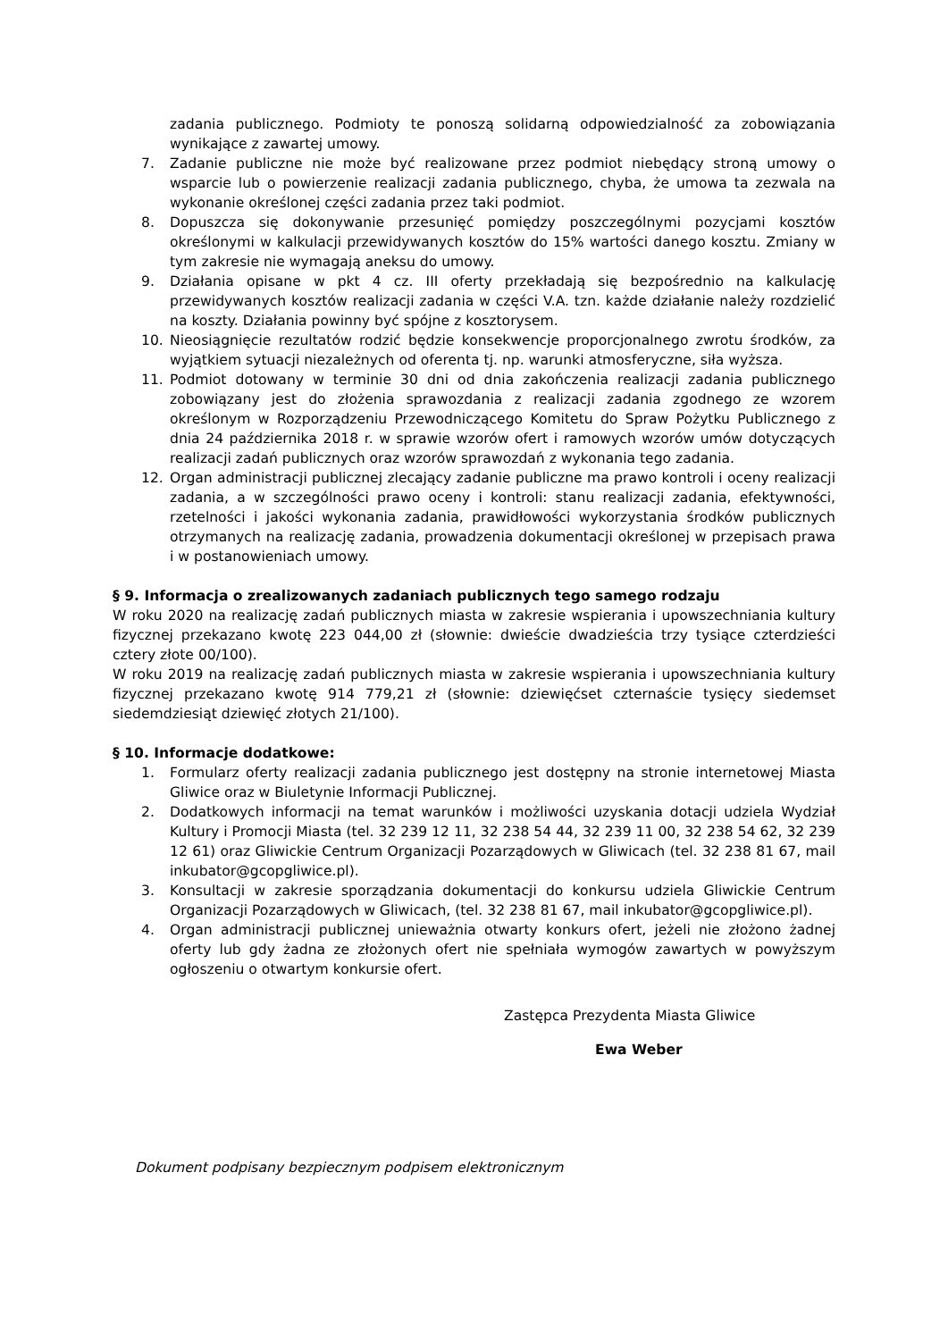zadania publicznego. Podmioty te ponoszą solidarną odpowiedzialność za zobowiązania wynikające z zawartej umowy.
7. Zadanie publiczne nie może być realizowane przez podmiot niebędący stroną umowy o wsparcie lub o powierzenie realizacji zadania publicznego, chyba, że umowa ta zezwala na wykonanie określonej części zadania przez taki podmiot.
8. Dopuszcza się dokonywanie przesunięć pomiędzy poszczególnymi pozycjami kosztów określonymi w kalkulacji przewidywanych kosztów do 15% wartości danego kosztu. Zmiany w tym zakresie nie wymagają aneksu do umowy.
9. Działania opisane w pkt 4 cz. III oferty przekładają się bezpośrednio na kalkulację przewidywanych kosztów realizacji zadania w części V.A. tzn. każde działanie należy rozdzielić na koszty. Działania powinny być spójne z kosztorysem.
10. Nieosiągnięcie rezultatów rodzić będzie konsekwencje proporcjonalnego zwrotu środków, za wyjątkiem sytuacji niezależnych od oferenta tj. np. warunki atmosferyczne, siła wyższa.
11. Podmiot dotowany w terminie 30 dni od dnia zakończenia realizacji zadania publicznego zobowiązany jest do złożenia sprawozdania z realizacji zadania zgodnego ze wzorem określonym w Rozporządzeniu Przewodniczącego Komitetu do Spraw Pożytku Publicznego z dnia 24 października 2018 r. w sprawie wzorów ofert i ramowych wzorów umów dotyczących realizacji zadań publicznych oraz wzorów sprawozdań z wykonania tego zadania.
12. Organ administracji publicznej zlecający zadanie publiczne ma prawo kontroli i oceny realizacji zadania, a w szczególności prawo oceny i kontroli: stanu realizacji zadania, efektywności, rzetelności i jakości wykonania zadania, prawidłowości wykorzystania środków publicznych otrzymanych na realizację zadania, prowadzenia dokumentacji określonej w przepisach prawa i w postanowieniach umowy.
§ 9. Informacja o zrealizowanych zadaniach publicznych tego samego rodzaju
W roku 2020 na realizację zadań publicznych miasta w zakresie wspierania i upowszechniania kultury fizycznej przekazano kwotę 223 044,00 zł (słownie: dwieście dwadzieścia trzy tysiące czterdzieści cztery złote 00/100).
W roku 2019 na realizację zadań publicznych miasta w zakresie wspierania i upowszechniania kultury fizycznej przekazano kwotę 914 779,21 zł (słownie: dziewięćset czternaście tysięcy siedemset siedemdziesiąt dziewięć złotych 21/100).
§ 10. Informacje dodatkowe:
1. Formularz oferty realizacji zadania publicznego jest dostępny na stronie internetowej Miasta Gliwice oraz w Biuletynie Informacji Publicznej.
2. Dodatkowych informacji na temat warunków i możliwości uzyskania dotacji udziela Wydział Kultury i Promocji Miasta (tel. 32 239 12 11, 32 238 54 44, 32 239 11 00, 32 238 54 62, 32 239 12 61) oraz Gliwickie Centrum Organizacji Pozarządowych w Gliwicach (tel. 32 238 81 67, mail inkubator@gcopgliwice.pl).
3. Konsultacji w zakresie sporządzania dokumentacji do konkursu udziela Gliwickie Centrum Organizacji Pozarządowych w Gliwicach, (tel. 32 238 81 67, mail inkubator@gcopgliwice.pl).
4. Organ administracji publicznej unieważnia otwarty konkurs ofert, jeżeli nie złożono żadnej oferty lub gdy żadna ze złożonych ofert nie spełniała wymogów zawartych w powyższym ogłoszeniu o otwartym konkursie ofert.
Zastępca Prezydenta Miasta Gliwice
Ewa Weber
Dokument podpisany bezpiecznym podpisem elektronicznym